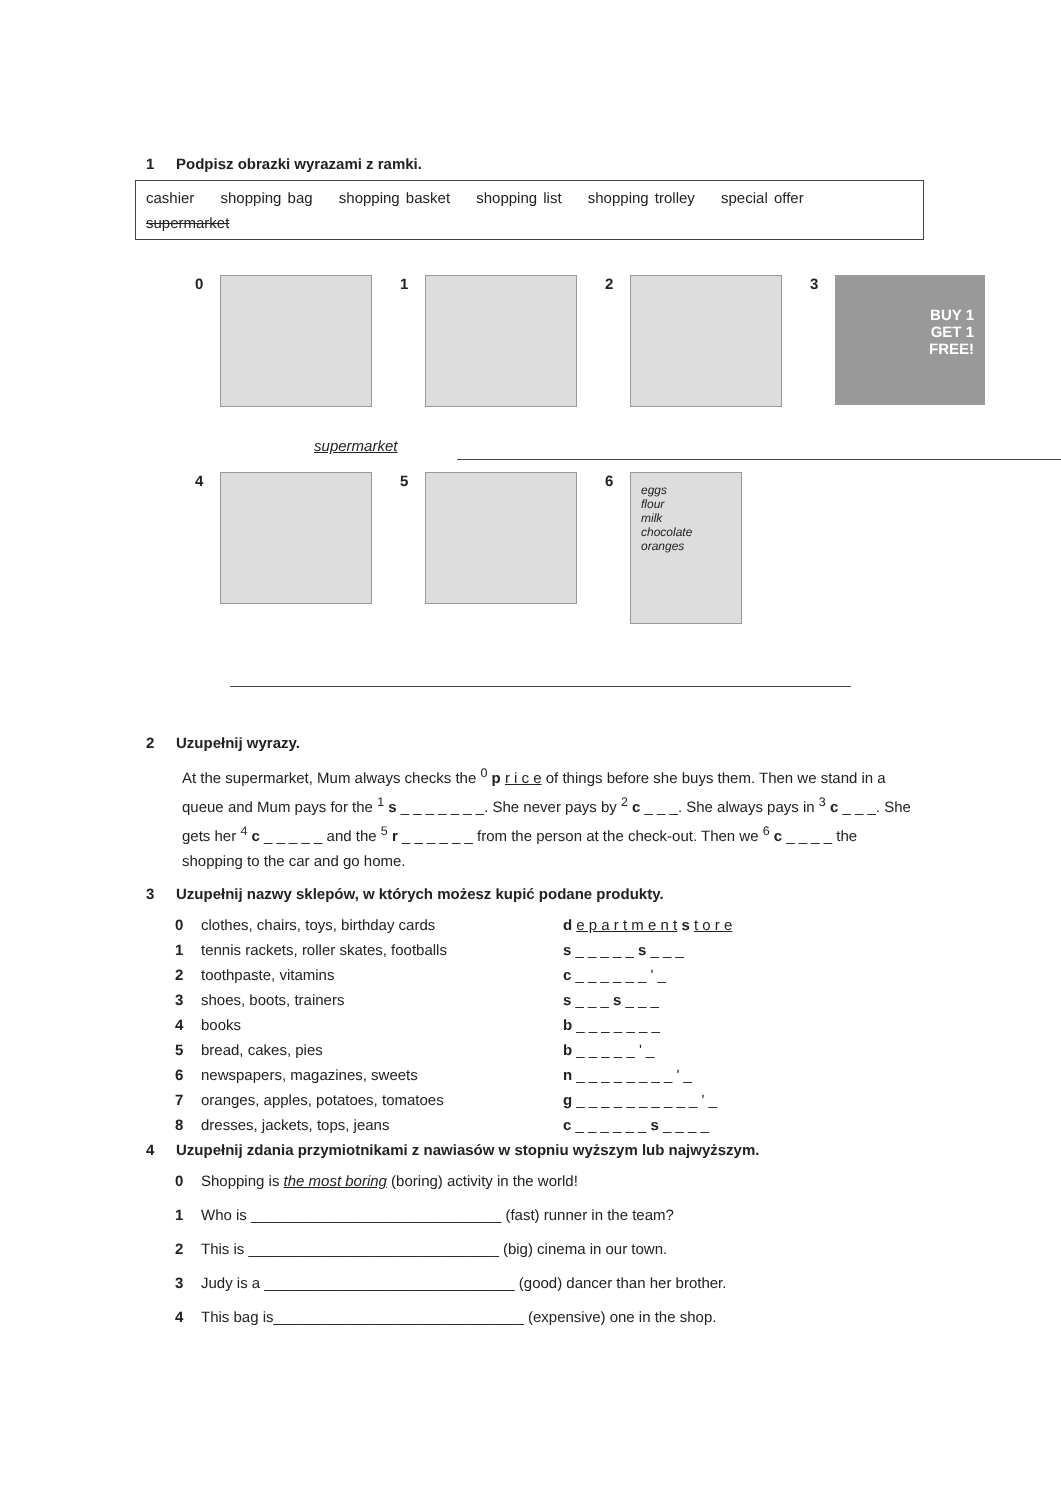1 Podpisz obrazki wyrazami z ramki.
cashier shopping bag shopping basket shopping list shopping trolley special offer
supermarket
0 1 2 3
BUY 1
GET 1
FREE!
supermarket
4 5 6
eggs
flour
milk
chocolate
oranges
2 Uzupełnij wyrazy.
At the supermarket, Mum always checks the <sup>0</sup> p r i c e of things before she buys them. Then we stand in a queue and Mum pays for the <sup>1</sup> s _ _ _ _ _ _ _. She never pays by <sup>2</sup> c _ _ _. She always pays in <sup>3</sup> c _ _ _. She gets her <sup>4</sup> c _ _ _ _ _ and the <sup>5</sup> r _ _ _ _ _ _ from the person at the check-out. Then we <sup>6</sup> c _ _ _ _ the shopping to the car and go home.
3 Uzupełnij nazwy sklepów, w których możesz kupić podane produkty.
0 clothes, chairs, toys, birthday cards d e p a r t m e n t s t o r e
1 tennis rackets, roller skates, footballs s _ _ _ _ _ s _ _ _
2 toothpaste, vitamins c _ _ _ _ _ _ ' _
3 shoes, boots, trainers s _ _ _ s _ _ _
4 books b _ _ _ _ _ _ _
5 bread, cakes, pies b _ _ _ _ _ ' _
6 newspapers, magazines, sweets n _ _ _ _ _ _ _ _ ' _
7 oranges, apples, potatoes, tomatoes g _ _ _ _ _ _ _ _ _ _ ' _
8 dresses, jackets, tops, jeans c _ _ _ _ _ _ s _ _ _ _
4 Uzupełnij zdania przymiotnikami z nawiasów w stopniu wyższym lub najwyższym.
0 Shopping is the most boring (boring) activity in the world!
1 Who is ______________________________ (fast) runner in the team?
2 This is ______________________________ (big) cinema in our town.
3 Judy is a ______________________________ (good) dancer than her brother.
4 This bag is______________________________ (expensive) one in the shop.